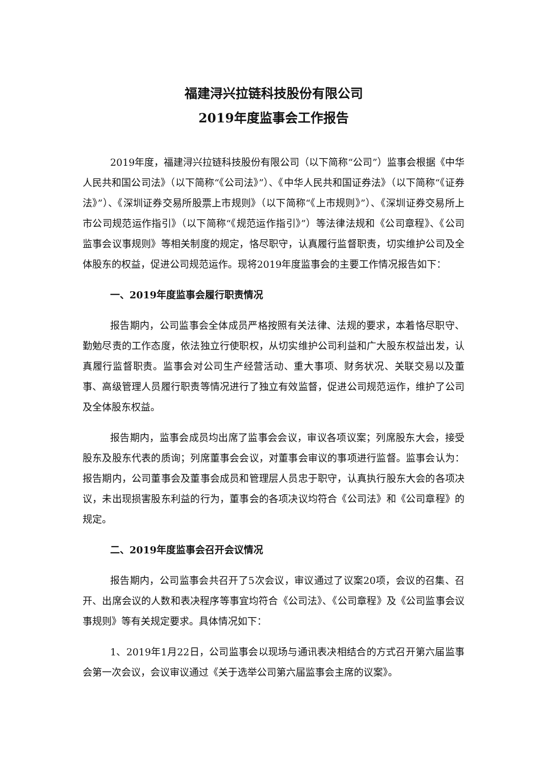福建浔兴拉链科技股份有限公司
2019年度监事会工作报告
2019年度，福建浔兴拉链科技股份有限公司（以下简称“公司”）监事会根据《中华人民共和国公司法》（以下简称“《公司法》”）、《中华人民共和国证券法》（以下简称“《证券法》”）、《深圳证券交易所股票上市规则》（以下简称“《上市规则》”）、《深圳证券交易所上市公司规范运作指引》（以下简称“《规范运作指引》”）等法律法规和《公司章程》、《公司监事会议事规则》等相关制度的规定，恪尽职守，认真履行监督职责，切实维护公司及全体股东的权益，促进公司规范运作。现将2019年度监事会的主要工作情况报告如下：
一、2019年度监事会履行职责情况
报告期内，公司监事会全体成员严格按照有关法律、法规的要求，本着恪尽职守、勤勉尽责的工作态度，依法独立行使职权，从切实维护公司利益和广大股东权益出发，认真履行监督职责。监事会对公司生产经营活动、重大事项、财务状况、关联交易以及董事、高级管理人员履行职责等情况进行了独立有效监督，促进公司规范运作，维护了公司及全体股东权益。
报告期内，监事会成员均出席了监事会会议，审议各项议案；列席股东大会，接受股东及股东代表的质询；列席董事会会议，对董事会审议的事项进行监督。监事会认为：报告期内，公司董事会及董事会成员和管理层人员忠于职守，认真执行股东大会的各项决议，未出现损害股东利益的行为，董事会的各项决议均符合《公司法》和《公司章程》的规定。
二、2019年度监事会召开会议情况
报告期内，公司监事会共召开了5次会议，审议通过了议案20项，会议的召集、召开、出席会议的人数和表决程序等事宜均符合《公司法》、《公司章程》及《公司监事会议事规则》等有关规定要求。具体情况如下：
1、2019年1月22日，公司监事会以现场与通讯表决相结合的方式召开第六届监事会第一次会议，会议审议通过《关于选举公司第六届监事会主席的议案》。